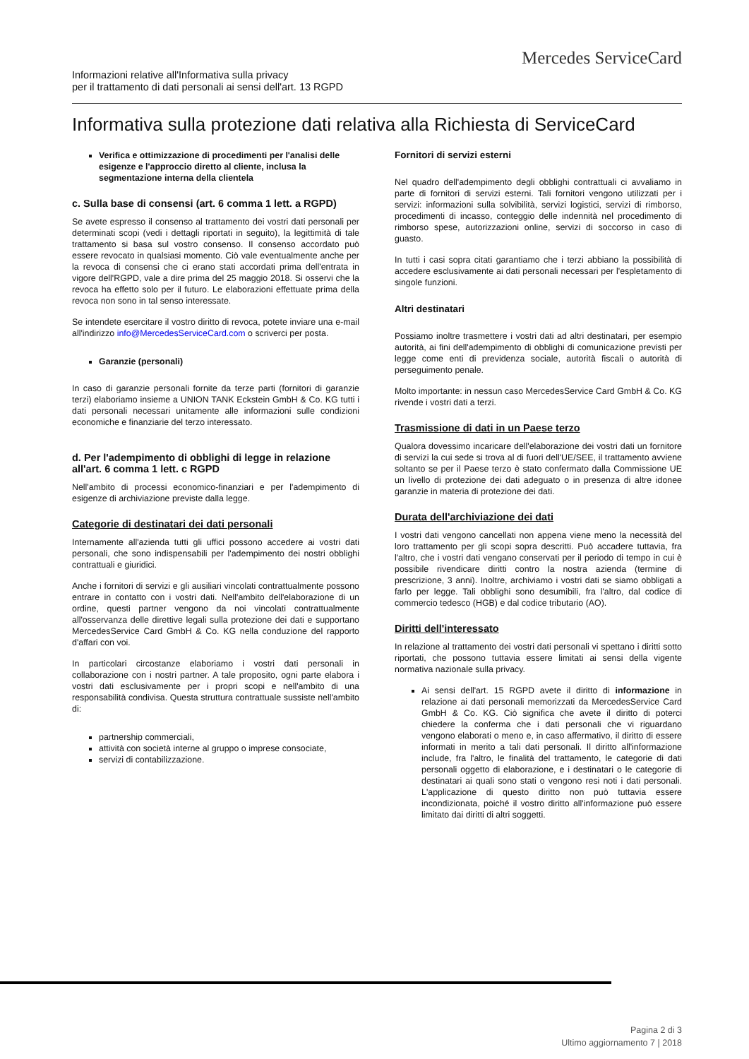Mercedes ServiceCard
Informazioni relative all'Informativa sulla privacy
per il trattamento di dati personali ai sensi dell'art. 13 RGPD
Informativa sulla protezione dati relativa alla Richiesta di ServiceCard
Verifica e ottimizzazione di procedimenti per l'analisi delle esigenze e l'approccio diretto al cliente, inclusa la segmentazione interna della clientela
c. Sulla base di consensi (art. 6 comma 1 lett. a RGPD)
Se avete espresso il consenso al trattamento dei vostri dati personali per determinati scopi (vedi i dettagli riportati in seguito), la legittimità di tale trattamento si basa sul vostro consenso. Il consenso accordato può essere revocato in qualsiasi momento. Ciò vale eventualmente anche per la revoca di consensi che ci erano stati accordati prima dell'entrata in vigore dell'RGPD, vale a dire prima del 25 maggio 2018. Si osservi che la revoca ha effetto solo per il futuro. Le elaborazioni effettuate prima della revoca non sono in tal senso interessate.
Se intendete esercitare il vostro diritto di revoca, potete inviare una e-mail all'indirizzo info@MercedesServiceCard.com o scriverci per posta.
Garanzie (personali)
In caso di garanzie personali fornite da terze parti (fornitori di garanzie terzi) elaboriamo insieme a UNION TANK Eckstein GmbH & Co. KG tutti i dati personali necessari unitamente alle informazioni sulle condizioni economiche e finanziarie del terzo interessato.
d. Per l'adempimento di obblighi di legge in relazione all'art. 6 comma 1 lett. c RGPD
Nell'ambito di processi economico-finanziari e per l'adempimento di esigenze di archiviazione previste dalla legge.
Categorie di destinatari dei dati personali
Internamente all'azienda tutti gli uffici possono accedere ai vostri dati personali, che sono indispensabili per l'adempimento dei nostri obblighi contrattuali e giuridici.
Anche i fornitori di servizi e gli ausiliari vincolati contrattualmente possono entrare in contatto con i vostri dati. Nell'ambito dell'elaborazione di un ordine, questi partner vengono da noi vincolati contrattualmente all'osservanza delle direttive legali sulla protezione dei dati e supportano MercedesService Card GmbH & Co. KG nella conduzione del rapporto d'affari con voi.
In particolari circostanze elaboriamo i vostri dati personali in collaborazione con i nostri partner. A tale proposito, ogni parte elabora i vostri dati esclusivamente per i propri scopi e nell'ambito di una responsabilità condivisa. Questa struttura contrattuale sussiste nell'ambito di:
partnership commerciali,
attività con società interne al gruppo o imprese consociate,
servizi di contabilizzazione.
Fornitori di servizi esterni
Nel quadro dell'adempimento degli obblighi contrattuali ci avvaliamo in parte di fornitori di servizi esterni. Tali fornitori vengono utilizzati per i servizi: informazioni sulla solvibilità, servizi logistici, servizi di rimborso, procedimenti di incasso, conteggio delle indennità nel procedimento di rimborso spese, autorizzazioni online, servizi di soccorso in caso di guasto.
In tutti i casi sopra citati garantiamo che i terzi abbiano la possibilità di accedere esclusivamente ai dati personali necessari per l'espletamento di singole funzioni.
Altri destinatari
Possiamo inoltre trasmettere i vostri dati ad altri destinatari, per esempio autorità, ai fini dell'adempimento di obblighi di comunicazione previsti per legge come enti di previdenza sociale, autorità fiscali o autorità di perseguimento penale.
Molto importante: in nessun caso MercedesService Card GmbH & Co. KG rivende i vostri dati a terzi.
Trasmissione di dati in un Paese terzo
Qualora dovessimo incaricare dell'elaborazione dei vostri dati un fornitore di servizi la cui sede si trova al di fuori dell'UE/SEE, il trattamento avviene soltanto se per il Paese terzo è stato confermato dalla Commissione UE un livello di protezione dei dati adeguato o in presenza di altre idonee garanzie in materia di protezione dei dati.
Durata dell'archiviazione dei dati
I vostri dati vengono cancellati non appena viene meno la necessità del loro trattamento per gli scopi sopra descritti. Può accadere tuttavia, fra l'altro, che i vostri dati vengano conservati per il periodo di tempo in cui è possibile rivendicare diritti contro la nostra azienda (termine di prescrizione, 3 anni). Inoltre, archiviamo i vostri dati se siamo obbligati a farlo per legge. Tali obblighi sono desumibili, fra l'altro, dal codice di commercio tedesco (HGB) e dal codice tributario (AO).
Diritti dell'interessato
In relazione al trattamento dei vostri dati personali vi spettano i diritti sotto riportati, che possono tuttavia essere limitati ai sensi della vigente normativa nazionale sulla privacy.
Ai sensi dell'art. 15 RGPD avete il diritto di informazione in relazione ai dati personali memorizzati da MercedesService Card GmbH & Co. KG. Ciò significa che avete il diritto di poterci chiedere la conferma che i dati personali che vi riguardano vengono elaborati o meno e, in caso affermativo, il diritto di essere informati in merito a tali dati personali. Il diritto all'informazione include, fra l'altro, le finalità del trattamento, le categorie di dati personali oggetto di elaborazione, e i destinatari o le categorie di destinatari ai quali sono stati o vengono resi noti i dati personali. L'applicazione di questo diritto non può tuttavia essere incondizionata, poiché il vostro diritto all'informazione può essere limitato dai diritti di altri soggetti.
Pagina 2 di 3
Ultimo aggiornamento 7 | 2018